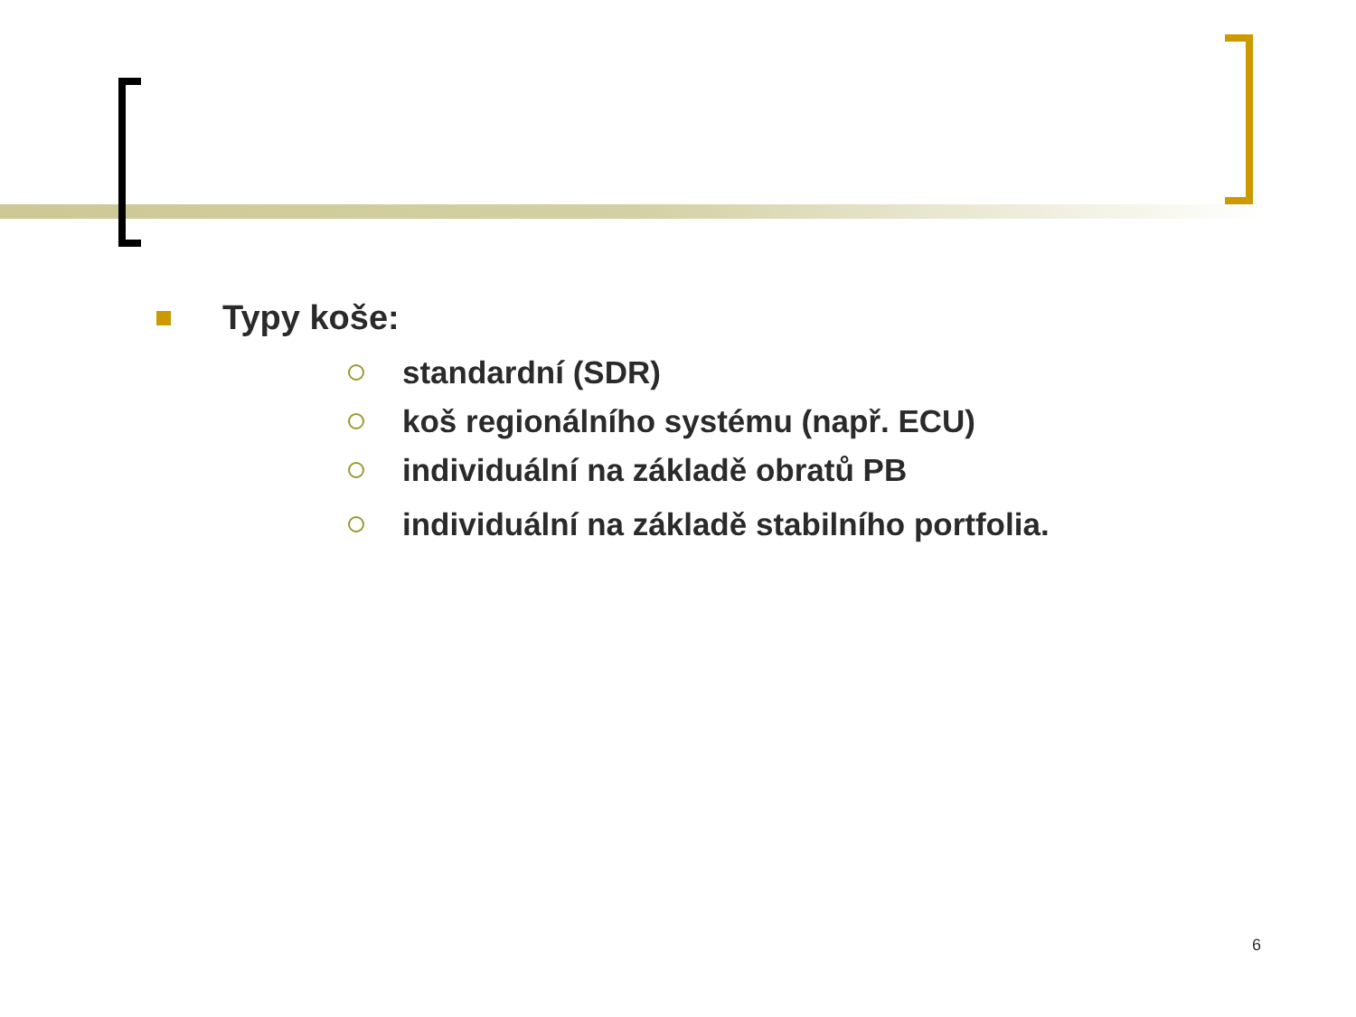Typy koše:
standardní (SDR)
koš regionálního systému (např. ECU)
individuální na základě obratů PB
individuální na základě stabilního portfolia.
6